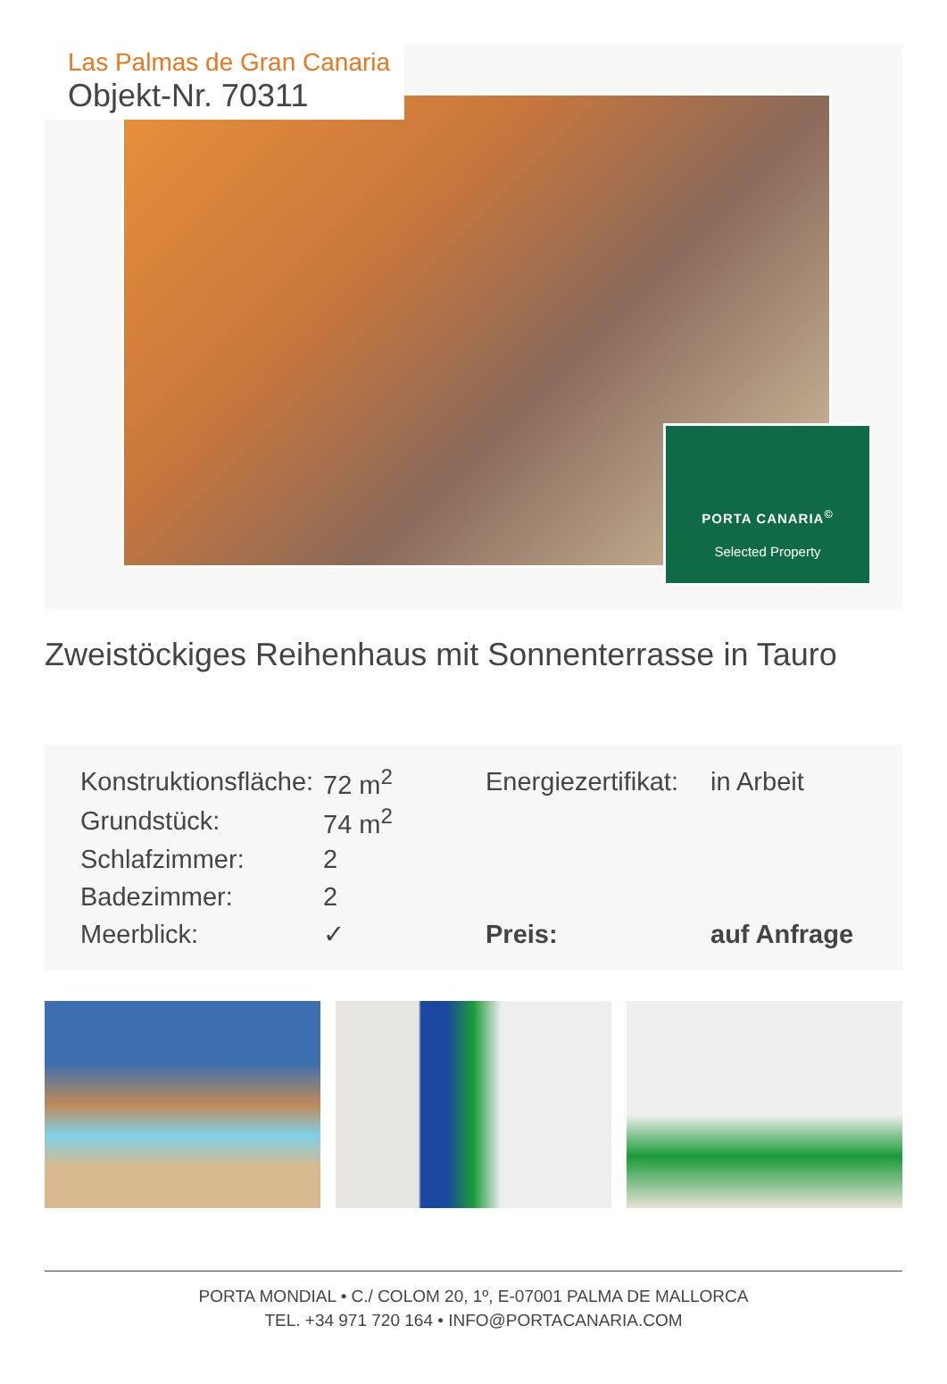Las Palmas de Gran Canaria
Objekt-Nr. 70311
PORTA CANARIA<sup>©</sup>
Selected Property
Zweistöckiges Reihenhaus mit Sonnenterrasse in Tauro
| Konstruktionsfläche: | 72 m<sup>2</sup> | Energiezertifikat: | in Arbeit |
| Grundstück: | 74 m<sup>2</sup> | | |
| Schlafzimmer: | 2 | | |
| Badezimmer: | 2 | | |
| Meerblick: | ✓ | Preis: | auf Anfrage |
PORTA MONDIAL • C./ COLOM 20, 1º, E-07001 PALMA DE MALLORCA
TEL. +34 971 720 164 • INFO@PORTACANARIA.COM